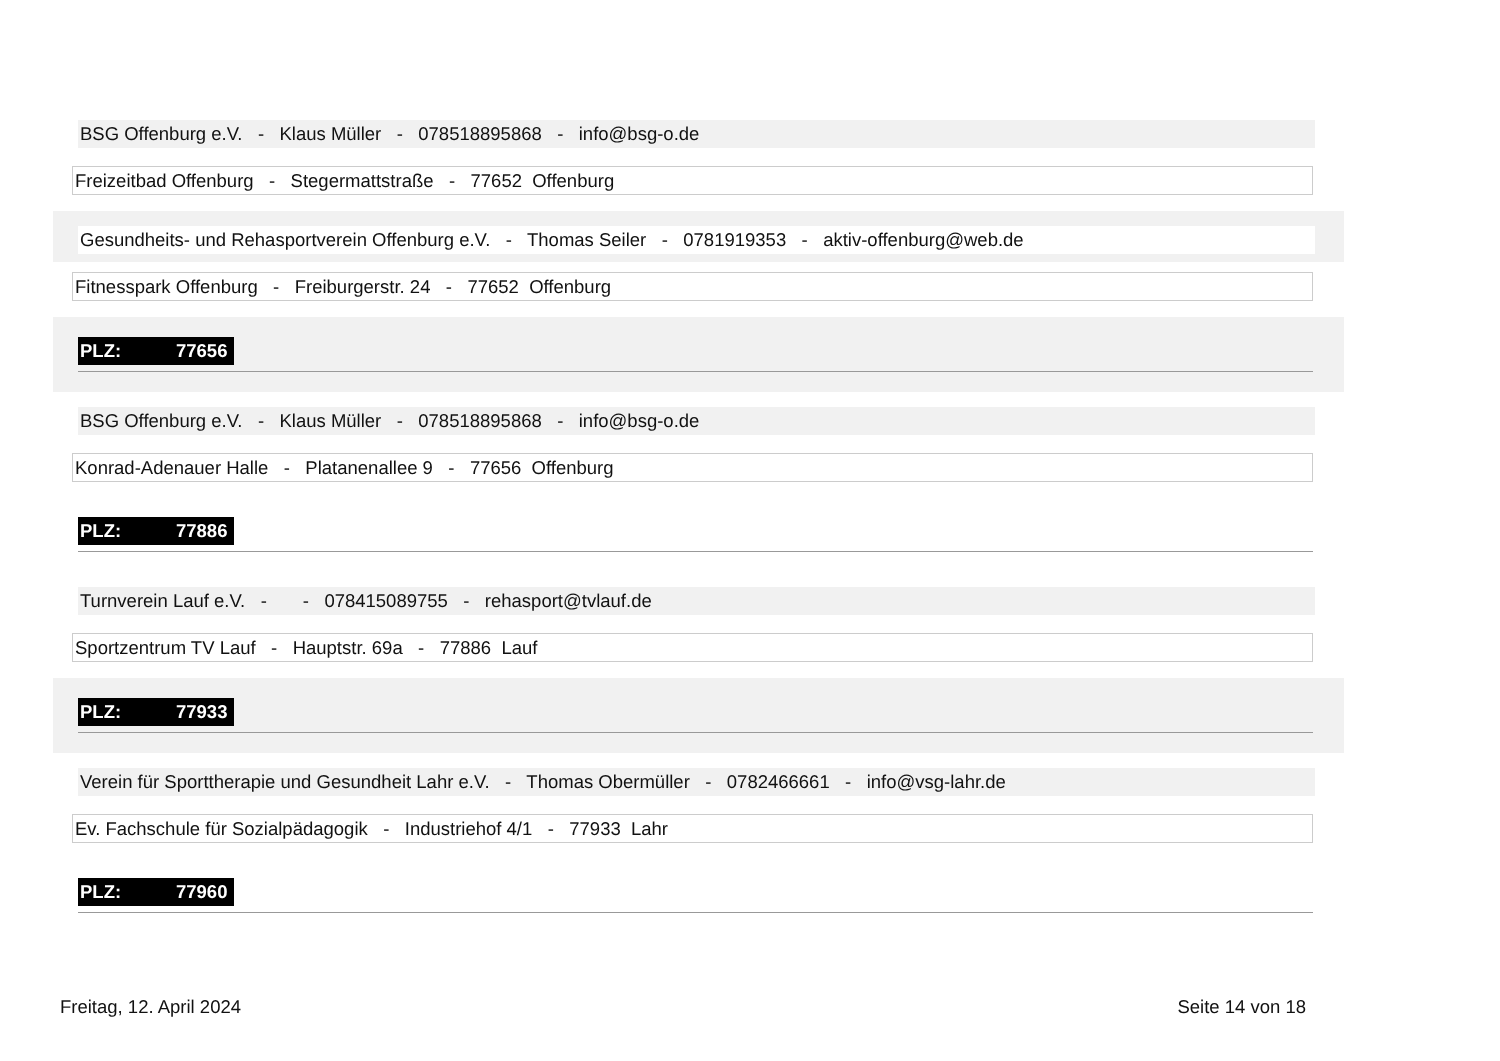BSG Offenburg e.V. - Klaus Müller - 078518895868 - info@bsg-o.de
Freizeitbad Offenburg - Stegermattstraße - 77652 Offenburg
Gesundheits- und Rehasportverein Offenburg e.V. - Thomas Seiler - 0781919353 - aktiv-offenburg@web.de
Fitnesspark Offenburg - Freiburgerstr. 24 - 77652 Offenburg
PLZ: 77656
BSG Offenburg e.V. - Klaus Müller - 078518895868 - info@bsg-o.de
Konrad-Adenauer Halle - Platanenallee 9 - 77656 Offenburg
PLZ: 77886
Turnverein Lauf e.V. - - 078415089755 - rehasport@tvlauf.de
Sportzentrum TV Lauf - Hauptstr. 69a - 77886 Lauf
PLZ: 77933
Verein für Sporttherapie und Gesundheit Lahr e.V. - Thomas Obermüller - 0782466661 - info@vsg-lahr.de
Ev. Fachschule für Sozialpädagogik - Industriehof 4/1 - 77933 Lahr
PLZ: 77960
Freitag, 12. April 2024 Seite 14 von 18